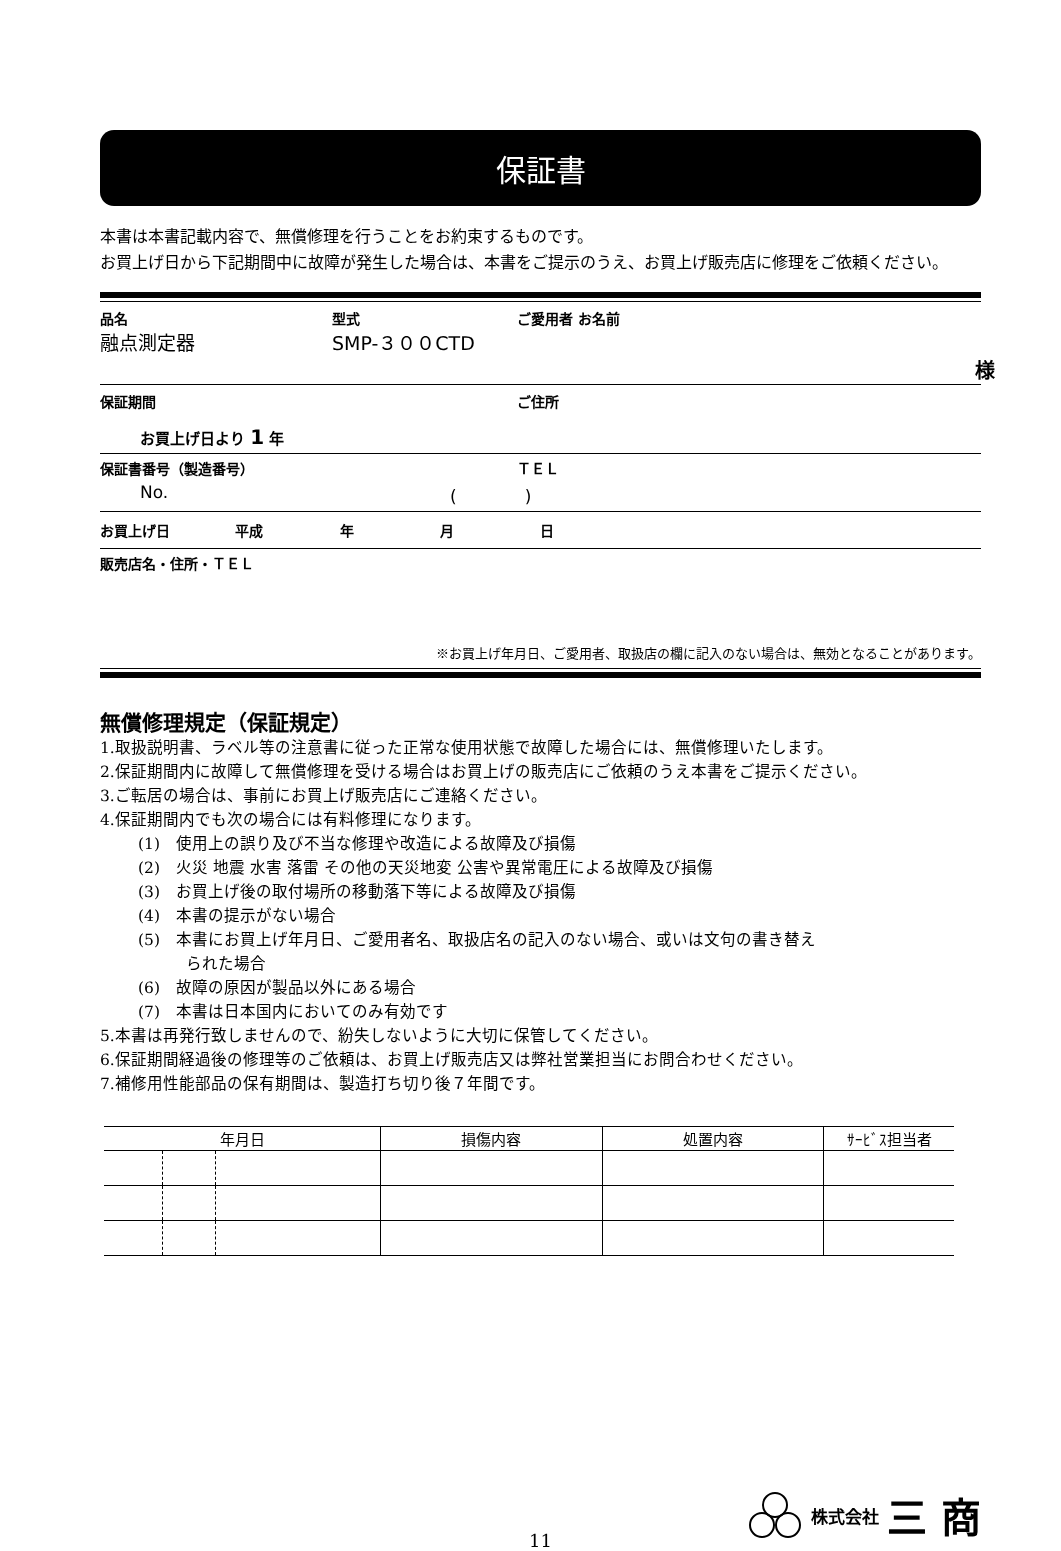保証書
本書は本書記載内容で、無償修理を行うことをお約束するものです。
お買上げ日から下記期間中に故障が発生した場合は、本書をご提示のうえ、お買上げ販売店に修理をご依頼ください。
品名 型式 ご愛用者 お名前
融点測定器 SMP-３００CTD
様
保証期間 ご住所
お買上げ日より 1 年
保証書番号（製造番号） ＴＥＬ
No. (　　　　)
お買上げ日 平成 年 月 日
販売店名・住所・ＴＥＬ
※お買上げ年月日、ご愛用者、取扱店の欄に記入のない場合は、無効となることがあります。
無償修理規定（保証規定）
1.取扱説明書、ラベル等の注意書に従った正常な使用状態で故障した場合には、無償修理いたします。
2.保証期間内に故障して無償修理を受ける場合はお買上げの販売店にご依頼のうえ本書をご提示ください。
3.ご転居の場合は、事前にお買上げ販売店にご連絡ください。
4.保証期間内でも次の場合には有料修理になります。
(1)　使用上の誤り及び不当な修理や改造による故障及び損傷
(2)　火災 地震 水害 落雷 その他の天災地変 公害や異常電圧による故障及び損傷
(3)　お買上げ後の取付場所の移動落下等による故障及び損傷
(4)　本書の提示がない場合
(5)　本書にお買上げ年月日、ご愛用者名、取扱店名の記入のない場合、或いは文句の書き替え
　　　られた場合
(6)　故障の原因が製品以外にある場合
(7)　本書は日本国内においてのみ有効です
5.本書は再発行致しませんので、紛失しないように大切に保管してください。
6.保証期間経過後の修理等のご依頼は、お買上げ販売店又は弊社営業担当にお問合わせください。
7.補修用性能部品の保有期間は、製造打ち切り後７年間です。
| 年月日 | | | 損傷内容 | 処置内容 | ｻｰﾋﾞｽ担当者 |
| --- | --- | --- | --- | --- | --- |
株式会社 三 商
11